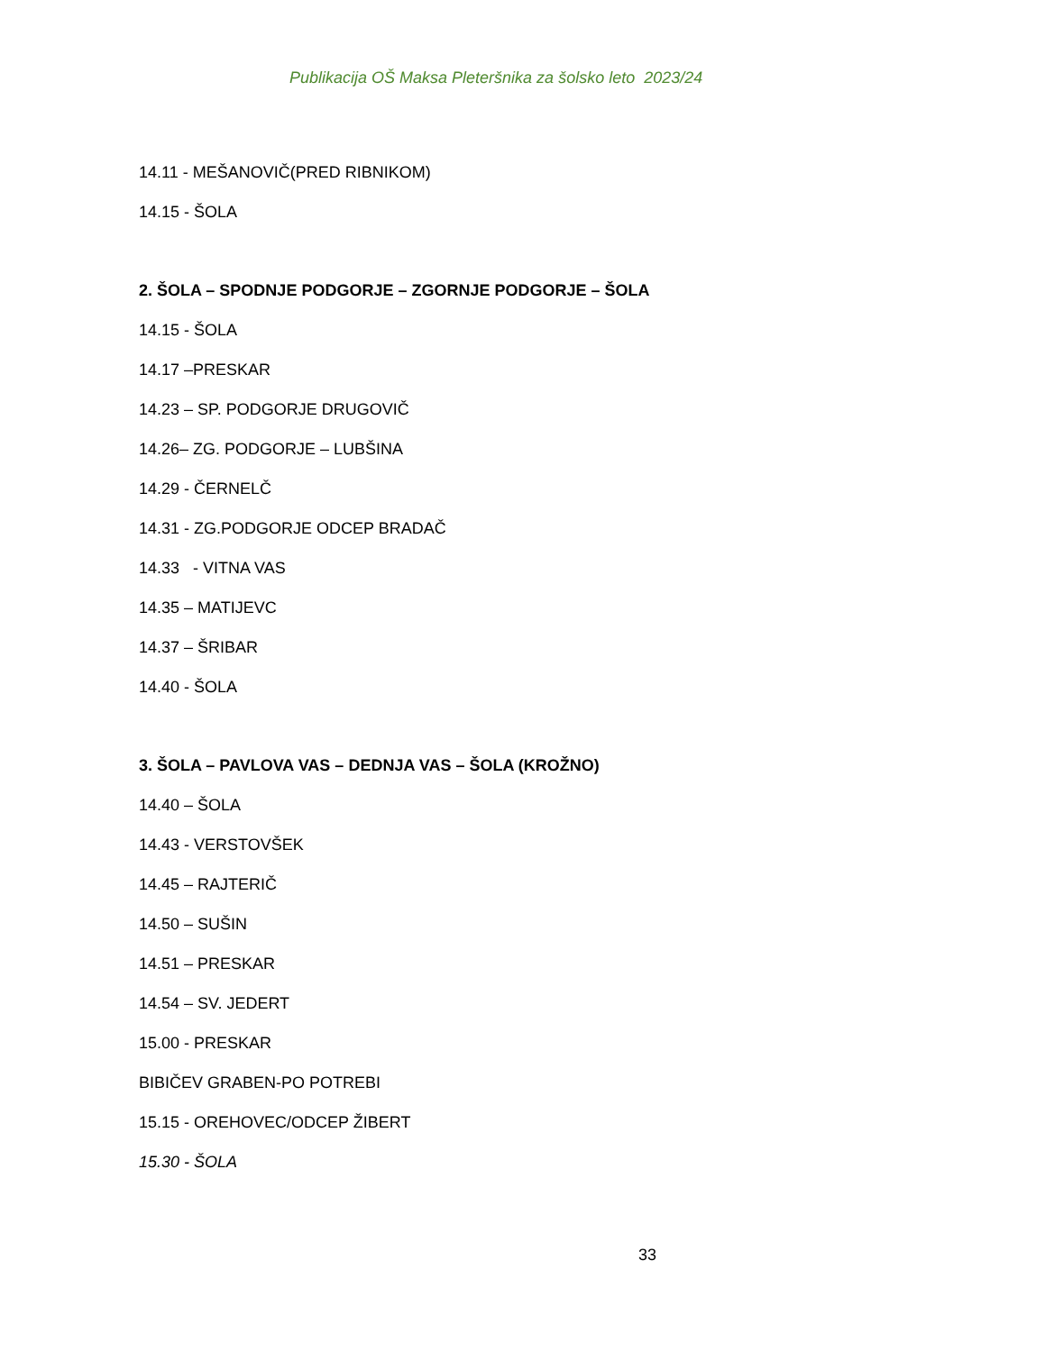Publikacija OŠ Maksa Pleteršnika za šolsko leto 2023/24
14.11 - MEŠANOVIČ(PRED RIBNIKOM)
14.15 - ŠOLA
2. ŠOLA – SPODNJE PODGORJE – ZGORNJE PODGORJE – ŠOLA
14.15 - ŠOLA
14.17 –PRESKAR
14.23 – SP. PODGORJE DRUGOVIČ
14.26– ZG. PODGORJE – LUBŠINA
14.29 - ČERNELČ
14.31 - ZG.PODGORJE ODCEP BRADAČ
14.33 - VITNA VAS
14.35 – MATIJEVC
14.37 – ŠRIBAR
14.40 - ŠOLA
3. ŠOLA – PAVLOVA VAS – DEDNJA VAS – ŠOLA (KROŽNO)
14.40 – ŠOLA
14.43 - VERSTOVŠEK
14.45 – RAJTERIČ
14.50 – SUŠIN
14.51 – PRESKAR
14.54 – SV. JEDERT
15.00 - PRESKAR
BIBIČEV GRABEN-PO POTREBI
15.15 - OREHOVEC/ODCEP ŽIBERT
15.30 - ŠOLA
33